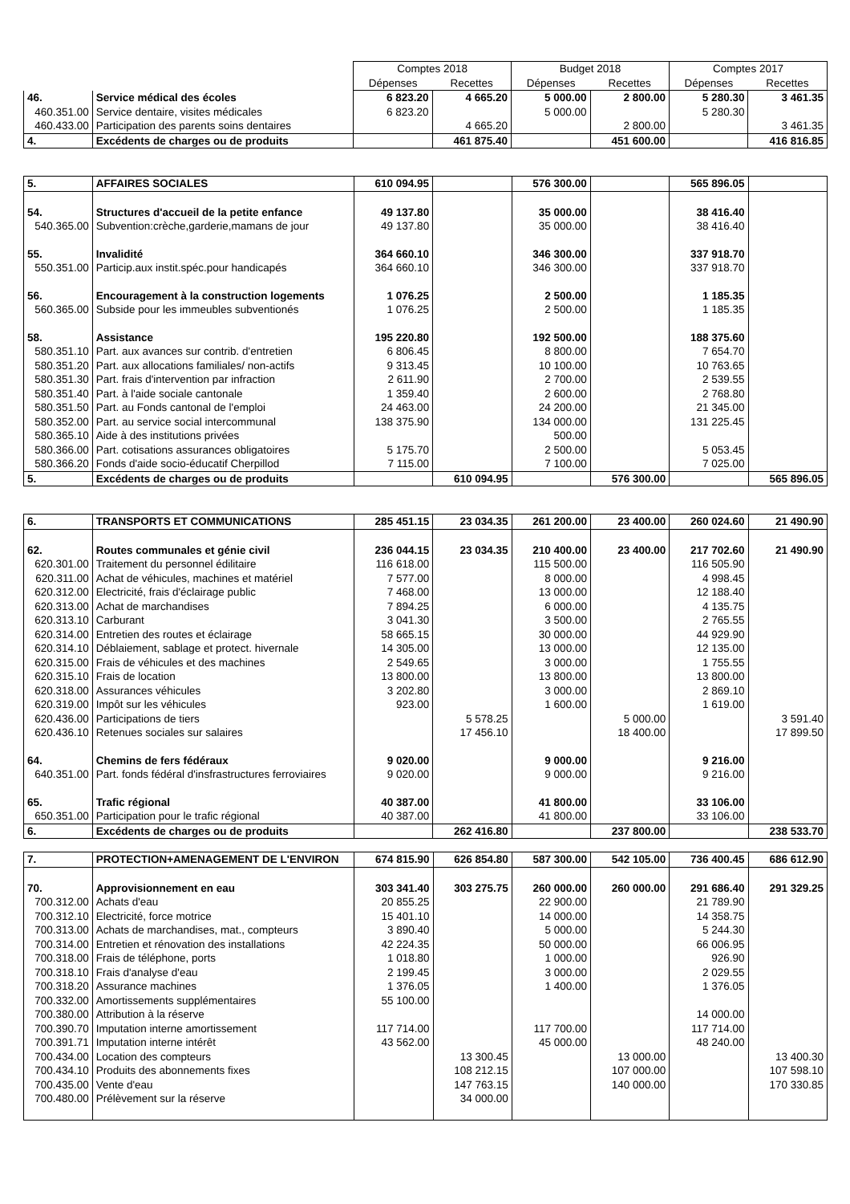| | | Comptes 2018 | | Budget 2018 | | Comptes 2017 | |
| | | Dépenses | Recettes | Dépenses | Recettes | Dépenses | Recettes |
| 46. | Service médical des écoles | 6 823.20 | 4 665.20 | 5 000.00 | 2 800.00 | 5 280.30 | 3 461.35 |
| 460.351.00 | Service dentaire, visites médicales | 6 823.20 | | 5 000.00 | | 5 280.30 | |
| 460.433.00 | Participation des parents soins dentaires | | 4 665.20 | | 2 800.00 | | 3 461.35 |
| 4. | Excédents de charges ou de produits | | 461 875.40 | | 451 600.00 | | 416 816.85 |
| 5. | AFFAIRES SOCIALES | 610 094.95 | | 576 300.00 | | 565 896.05 | |
| 54. | Structures d'accueil de la petite enfance | 49 137.80 | | 35 000.00 | | 38 416.40 | |
| 540.365.00 | Subvention:crèche,garderie,mamans de jour | 49 137.80 | | 35 000.00 | | 38 416.40 | |
| 55. | Invalidité | 364 660.10 | | 346 300.00 | | 337 918.70 | |
| 550.351.00 | Particip.aux instit.spéc.pour handicapés | 364 660.10 | | 346 300.00 | | 337 918.70 | |
| 56. | Encouragement à la construction logements | 1 076.25 | | 2 500.00 | | 1 185.35 | |
| 560.365.00 | Subside pour les immeubles subventionés | 1 076.25 | | 2 500.00 | | 1 185.35 | |
| 58. | Assistance | 195 220.80 | | 192 500.00 | | 188 375.60 | |
| 580.351.10 | Part. aux avances sur contrib. d'entretien | 6 806.45 | | 8 800.00 | | 7 654.70 | |
| 580.351.20 | Part. aux allocations familiales/ non-actifs | 9 313.45 | | 10 100.00 | | 10 763.65 | |
| 580.351.30 | Part. frais d'intervention par infraction | 2 611.90 | | 2 700.00 | | 2 539.55 | |
| 580.351.40 | Part. à l'aide sociale cantonale | 1 359.40 | | 2 600.00 | | 2 768.80 | |
| 580.351.50 | Part. au Fonds cantonal de l'emploi | 24 463.00 | | 24 200.00 | | 21 345.00 | |
| 580.352.00 | Part. au service social intercommunal | 138 375.90 | | 134 000.00 | | 131 225.45 | |
| 580.365.10 | Aide à des institutions privées | | | 500.00 | | | |
| 580.366.00 | Part. cotisations assurances obligatoires | 5 175.70 | | 2 500.00 | | 5 053.45 | |
| 580.366.20 | Fonds d'aide socio-éducatif Cherpillod | 7 115.00 | | 7 100.00 | | 7 025.00 | |
| 5. | Excédents de charges ou de produits | | 610 094.95 | | 576 300.00 | | 565 896.05 |
| 6. | TRANSPORTS ET COMMUNICATIONS | 285 451.15 | 23 034.35 | 261 200.00 | 23 400.00 | 260 024.60 | 21 490.90 |
| 62. | Routes communales et génie civil | 236 044.15 | 23 034.35 | 210 400.00 | 23 400.00 | 217 702.60 | 21 490.90 |
| 620.301.00 | Traitement du personnel édilitaire | 116 618.00 | | 115 500.00 | | 116 505.90 | |
| 620.311.00 | Achat de véhicules, machines et matériel | 7 577.00 | | 8 000.00 | | 4 998.45 | |
| 620.312.00 | Electricité, frais d'éclairage public | 7 468.00 | | 13 000.00 | | 12 188.40 | |
| 620.313.00 | Achat de marchandises | 7 894.25 | | 6 000.00 | | 4 135.75 | |
| 620.313.10 | Carburant | 3 041.30 | | 3 500.00 | | 2 765.55 | |
| 620.314.00 | Entretien des routes et éclairage | 58 665.15 | | 30 000.00 | | 44 929.90 | |
| 620.314.10 | Déblaiement, sablage et protect. hivernale | 14 305.00 | | 13 000.00 | | 12 135.00 | |
| 620.315.00 | Frais de véhicules et des machines | 2 549.65 | | 3 000.00 | | 1 755.55 | |
| 620.315.10 | Frais de location | 13 800.00 | | 13 800.00 | | 13 800.00 | |
| 620.318.00 | Assurances véhicules | 3 202.80 | | 3 000.00 | | 2 869.10 | |
| 620.319.00 | Impôt sur les véhicules | 923.00 | | 1 600.00 | | 1 619.00 | |
| 620.436.00 | Participations de tiers | | 5 578.25 | | 5 000.00 | | 3 591.40 |
| 620.436.10 | Retenues sociales sur salaires | | 17 456.10 | | 18 400.00 | | 17 899.50 |
| 64. | Chemins de fers fédéraux | 9 020.00 | | 9 000.00 | | 9 216.00 | |
| 640.351.00 | Part. fonds fédéral d'insfrastructures ferroviaires | 9 020.00 | | 9 000.00 | | 9 216.00 | |
| 65. | Trafic régional | 40 387.00 | | 41 800.00 | | 33 106.00 | |
| 650.351.00 | Participation pour le trafic régional | 40 387.00 | | 41 800.00 | | 33 106.00 | |
| 6. | Excédents de charges ou de produits | | 262 416.80 | | 237 800.00 | | 238 533.70 |
| 7. | PROTECTION+AMENAGEMENT DE L'ENVIRON | 674 815.90 | 626 854.80 | 587 300.00 | 542 105.00 | 736 400.45 | 686 612.90 |
| 70. | Approvisionnement en eau | 303 341.40 | 303 275.75 | 260 000.00 | 260 000.00 | 291 686.40 | 291 329.25 |
| 700.312.00 | Achats d'eau | 20 855.25 | | 22 900.00 | | 21 789.90 | |
| 700.312.10 | Electricité, force motrice | 15 401.10 | | 14 000.00 | | 14 358.75 | |
| 700.313.00 | Achats de marchandises, mat., compteurs | 3 890.40 | | 5 000.00 | | 5 244.30 | |
| 700.314.00 | Entretien et rénovation des installations | 42 224.35 | | 50 000.00 | | 66 006.95 | |
| 700.318.00 | Frais de téléphone, ports | 1 018.80 | | 1 000.00 | | 926.90 | |
| 700.318.10 | Frais d'analyse d'eau | 2 199.45 | | 3 000.00 | | 2 029.55 | |
| 700.318.20 | Assurance machines | 1 376.05 | | 1 400.00 | | 1 376.05 | |
| 700.332.00 | Amortissements supplémentaires | 55 100.00 | | | | | |
| 700.380.00 | Attribution à la réserve | | | | | 14 000.00 | |
| 700.390.70 | Imputation interne amortissement | 117 714.00 | | 117 700.00 | | 117 714.00 | |
| 700.391.71 | Imputation interne intérêt | 43 562.00 | | 45 000.00 | | 48 240.00 | |
| 700.434.00 | Location des compteurs | | 13 300.45 | | 13 000.00 | | 13 400.30 |
| 700.434.10 | Produits des abonnements fixes | | 108 212.15 | | 107 000.00 | | 107 598.10 |
| 700.435.00 | Vente d'eau | | 147 763.15 | | 140 000.00 | | 170 330.85 |
| 700.480.00 | Prélèvement sur la réserve | | 34 000.00 | | | | |